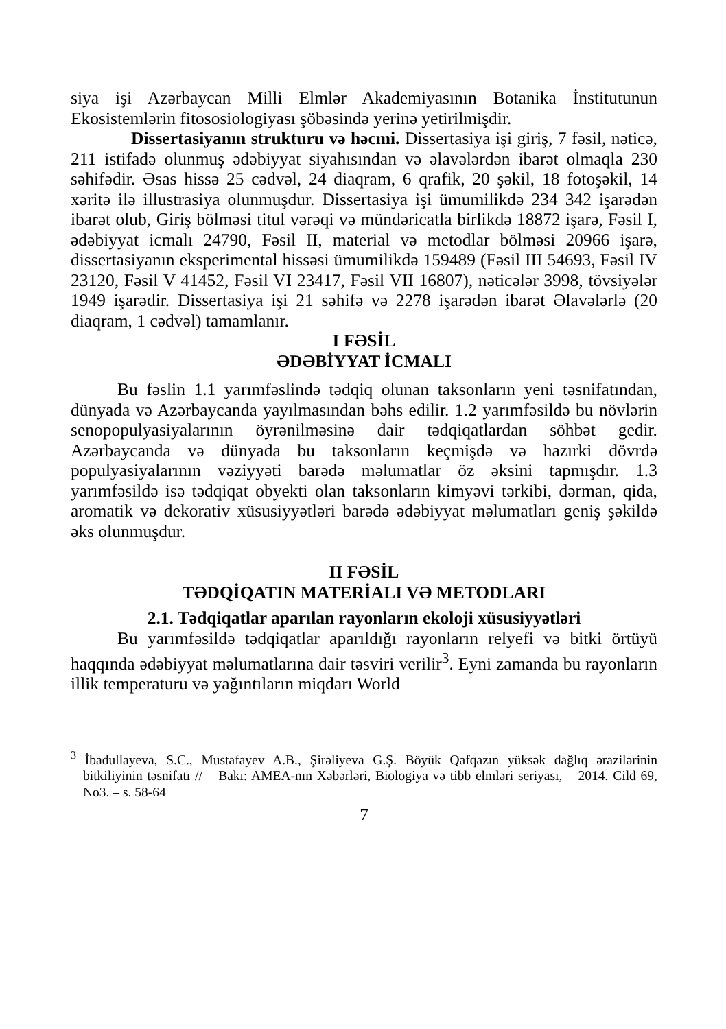siya işi Azərbaycan Milli Elmlər Akademiyasının Botanika İnstitutunun Ekosistemlərin fitososiologiyası şöbəsində yerinə yetirilmişdir.
Dissertasiyanın strukturu və həcmi. Dissertasiya işi giriş, 7 fəsil, nəticə, 211 istifadə olunmuş ədəbiyyat siyahısından və əlavələrdən ibarət olmaqla 230 səhifədir. Əsas hissə 25 cədvəl, 24 diaqram, 6 qrafik, 20 şəkil, 18 fotoşəkil, 14 xəritə ilə illustrasiya olunmuşdur. Dissertasiya işi ümumilikdə 234 342 işarədən ibarət olub, Giriş bölməsi titul vərəqi və mündəricatla birlikdə 18872 işarə, Fəsil I, ədəbiyyat icmalı 24790, Fəsil II, material və metodlar bölməsi 20966 işarə, dissertasiyanın eksperimental hissəsi ümumilikdə 159489 (Fəsil III 54693, Fəsil IV 23120, Fəsil V 41452, Fəsil VI 23417, Fəsil VII 16807), nəticələr 3998, tövsiyələr 1949 işarədir. Dissertasiya işi 21 səhifə və 2278 işarədən ibarət Əlavələrlə (20 diaqram, 1 cədvəl) tamamlanır.
I FƏSİL
ƏDƏBİYYAT İCMALI
Bu fəslin 1.1 yarımfəslində tədqiq olunan taksonların yeni təsnifatından, dünyada və Azərbaycanda yayılmasından bəhs edilir. 1.2 yarımfəsildə bu növlərin senopopulyasiyalarının öyrənilməsinə dair tədqiqatlardan söhbət gedir. Azərbaycanda və dünyada bu taksonların keçmişdə və hazırki dövrdə populyasiyalarının vəziyyəti barədə məlumatlar öz əksini tapmışdır. 1.3 yarımfəsildə isə tədqiqat obyekti olan taksonların kimyəvi tərkibi, dərman, qida, aromatik və dekorativ xüsusiyyətləri barədə ədəbiyyat məlumatları geniş şəkildə əks olunmuşdur.
II FƏSİL
TƏDQİQATIN MATERİALI VƏ METODLARI
2.1. Tədqiqatlar aparılan rayonların ekoloji xüsusiyyətləri
Bu yarımfəsildə tədqiqatlar aparıldığı rayonların relyefi və bitki örtüyü haqqında ədəbiyyat məlumatlarına dair təsviri verilir<sup>3</sup>. Eyni zamanda bu rayonların illik temperaturu və yağıntıların miqdarı World
<sup>3</sup> İbadullayeva, S.C., Mustafayev A.B., Şirəliyeva G.Ş. Böyük Qafqazın yüksək dağlıq ərazilərinin bitkiliyinin təsnifatı // – Bakı: AMEA-nın Xəbərləri, Biologiya və tibb elmləri seriyası, – 2014. Cild 69, No3. – s. 58-64
7